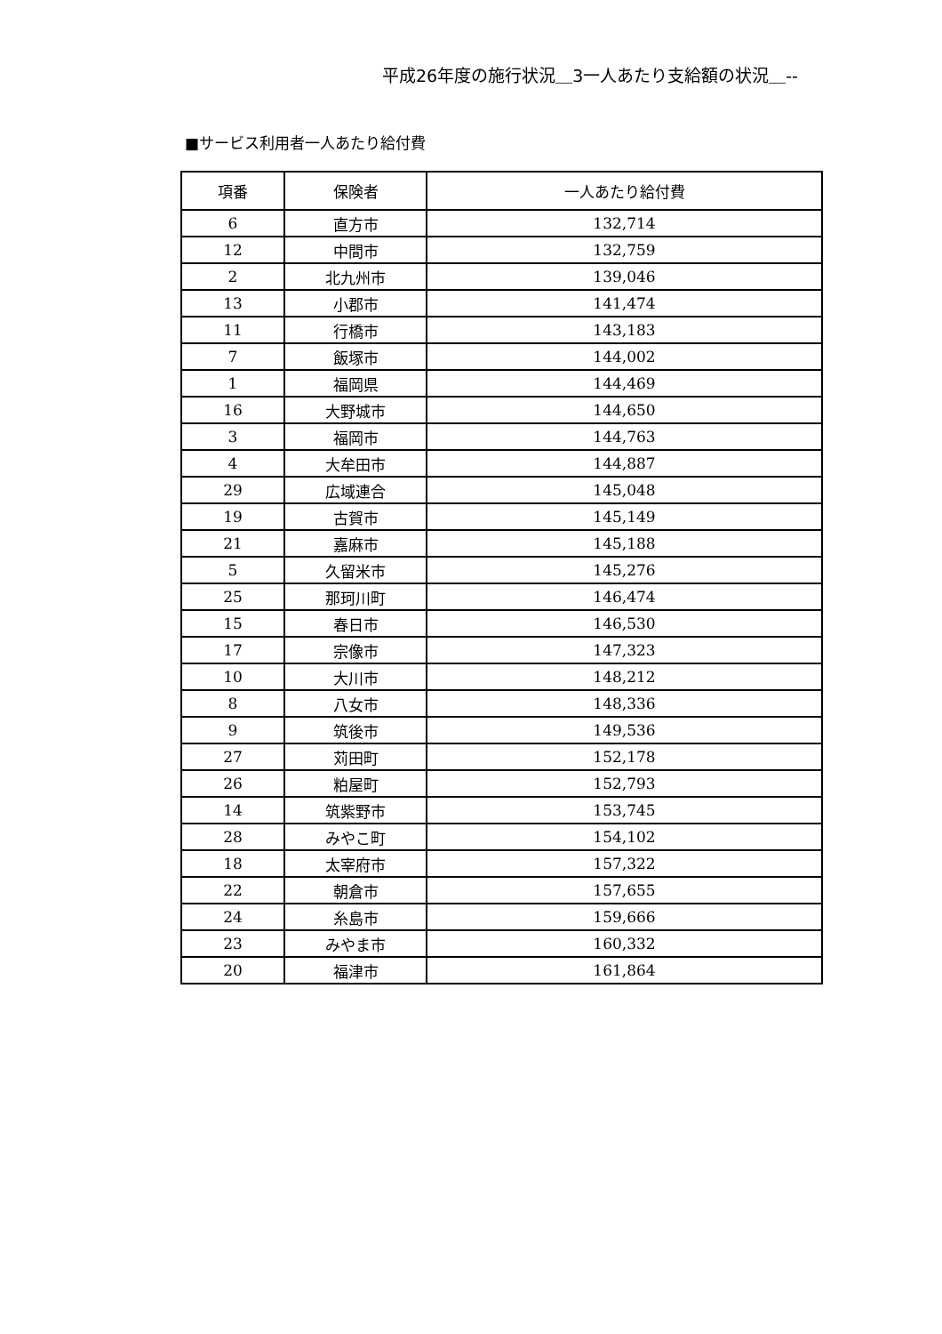平成26年度の施行状況＿3一人あたり支給額の状況＿--
■サービス利用者一人あたり給付費
| 項番 | 保険者 | 一人あたり給付費 |
| --- | --- | --- |
| 6 | 直方市 | 132,714 |
| 12 | 中間市 | 132,759 |
| 2 | 北九州市 | 139,046 |
| 13 | 小郡市 | 141,474 |
| 11 | 行橋市 | 143,183 |
| 7 | 飯塚市 | 144,002 |
| 1 | 福岡県 | 144,469 |
| 16 | 大野城市 | 144,650 |
| 3 | 福岡市 | 144,763 |
| 4 | 大牟田市 | 144,887 |
| 29 | 広域連合 | 145,048 |
| 19 | 古賀市 | 145,149 |
| 21 | 嘉麻市 | 145,188 |
| 5 | 久留米市 | 145,276 |
| 25 | 那珂川町 | 146,474 |
| 15 | 春日市 | 146,530 |
| 17 | 宗像市 | 147,323 |
| 10 | 大川市 | 148,212 |
| 8 | 八女市 | 148,336 |
| 9 | 筑後市 | 149,536 |
| 27 | 苅田町 | 152,178 |
| 26 | 粕屋町 | 152,793 |
| 14 | 筑紫野市 | 153,745 |
| 28 | みやこ町 | 154,102 |
| 18 | 太宰府市 | 157,322 |
| 22 | 朝倉市 | 157,655 |
| 24 | 糸島市 | 159,666 |
| 23 | みやま市 | 160,332 |
| 20 | 福津市 | 161,864 |